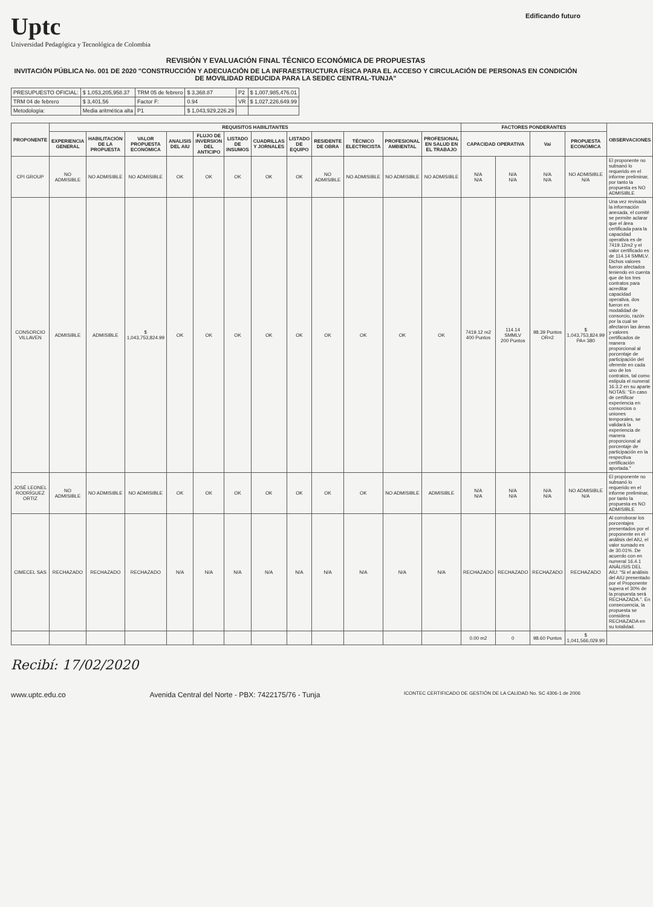Uptc
Universidad Pedagógica y Tecnológica de Colombia
Edificando futuro
REVISIÓN Y EVALUACIÓN FINAL TÉCNICO ECONÓMICA DE PROPUESTAS
INVITACIÓN PÚBLICA No. 001 DE 2020 "CONSTRUCCIÓN Y ADECUACIÓN DE LA INFRAESTRUCTURA FÍSICA PARA EL ACCESO Y CIRCULACIÓN DE PERSONAS EN CONDICIÓN DE MOVILIDAD REDUCIDA PARA LA SEDEC CENTRAL-TUNJA"
| PRESUPUESTO OFICIAL: | $ 1,053,205,958.37 | TRM 05 de febrero | $ 3,368.87 | P2 | $ 1,007,985,476.01 |
| TRM 04 de febrero | $ 3,401.56 | Factor F: | 0.94 | VR | $ 1,027,226,649.99 |
| Metodología: | Media aritmética alta | P1 | $ 1,043,929,226.29 | | |
| PROPONENTE | REQUISITOS HABILITANTES | | | | | | | | | | | | FACTORES PONDERANTES | | | | OBSERVACIONES |
| --- | --- | --- | --- | --- | --- | --- | --- | --- | --- | --- | --- | --- | --- | --- | --- | --- | --- |
| | EXPERIENCIA GENERAL | HABILITACIÓN DE LA PROPUESTA | VALOR PROPUESTA ECONÓMICA | ANALISIS DEL AIU | FLUJO DE INVERSION DEL ANTICIPO | LISTADO DE INSUMOS | CUADRILLAS Y JORNALES | LISTADO DE EQUIPO | RESIDENTE DE OBRA | TÉCNICO ELECTRICISTA | PROFESIONAL AMBIENTAL | PROFESIONAL EN SALUD EN EL TRABAJO | CAPACIDAD OPERATIVA | | Vai | PROPUESTA ECONÓMICA | |
| CPI GROUP | NO ADMISIBLE | NO ADMISIBLE | NO ADMISIBLE | OK | OK | OK | OK | OK | NO ADMISIBLE | NO ADMISIBLE | NO ADMISIBLE | NO ADMISIBLE | N/A N/A | N/A N/A | N/A N/A | NO ADMISIBLE N/A | El proponente no subsanó lo requerido en el informe preliminar, por tanto la propuesta es NO ADMISIBLE |
| CONSORCIO VILLAVEN | ADMISIBLE | ADMISIBLE | $ 1,043,753,824.99 | OK | OK | OK | OK | OK | OK | OK | OK | OK | 7419.12 m2 400 Puntos | 114.14 SMMLV 200 Puntos | 98.39 Puntos OR=2 | $ 1,043,753,824.99 PA= 380 | Una vez revisada la información anexada, el comité se permite aclarar que el área certificada para la capacidad operativa es de 7419.12m2 y el valor certificado es de 114.14 SMMLV. Dichos valores fueron afectados teniendo en cuenta que de los tres contratos para acreditar capacidad operativa, dos fueron en modalidad de consorcio, razón por la cual se afectaron las áreas y valores certificados de manera proporcional al porcentaje de participación del oferente en cada uno de los contratos, tal como estipula el numeral 16.3.2 en su aparte NOTAS: "En caso de certificar experiencia en consorcios o uniones temporales, se validará la experiencia de manera proporcional al porcentaje de participación en la respectiva certificación aportada." |
| JOSÉ LEONEL RODRÍGUEZ ORTIZ | NO ADMISIBLE | NO ADMISIBLE | NO ADMISIBLE | OK | OK | OK | OK | OK | OK | OK | NO ADMISIBLE | ADMISIBLE | N/A N/A | N/A N/A | N/A N/A | NO ADMISIBLE N/A | El proponente no subsanó lo requerido en el informe preliminar, por tanto la propuesta es NO ADMISIBLE |
| CIMECEL SAS | RECHAZADO | RECHAZADO | RECHAZADO | N/A | N/A | N/A | N/A | N/A | N/A | N/A | N/A | N/A | RECHAZADO | RECHAZADO | RECHAZADO | RECHAZADO | Al corroborar los porcentajes presentados por el proponente en el análisis del AIU, el valor sumado es de 30.01%. De acuerdo con en numeral 16.4.1 ANÁLISIS DEL AIU: "Si el análisis del AIU presentado por el Proponente supera el 30% de la propuesta será RECHAZADA.". En consecuencia, la propuesta se considera RECHAZADA en su totalidad. |
| | | | | | | | | | | | | | 0.00 m2 | 0 | 98.60 Puntos | $ 1,041,566,029.90 | |
Recibí: 17/02/2020
www.uptc.edu.co Avenida Central del Norte - PBX: 7422175/76 - Tunja
ICONTEC CERTIFICADO DE GESTIÓN DE LA CALIDAD No. SC 4306-1 de 2006